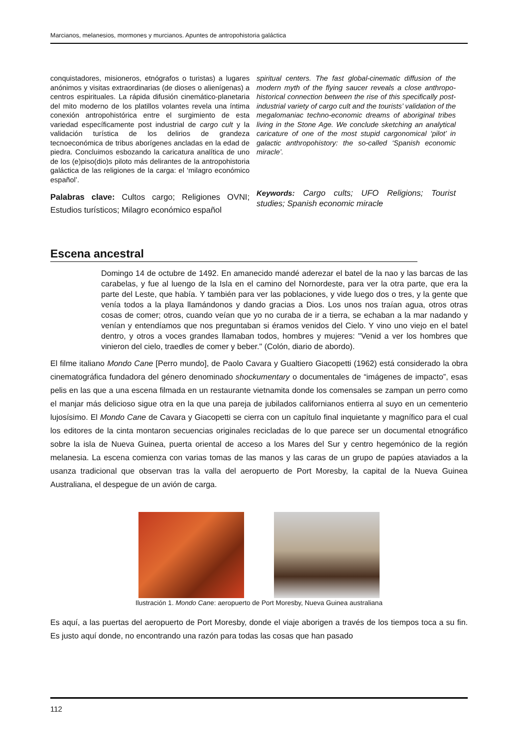Marcianos, melanesios, mormones y murcianos. Apuntes de antropohistoria galáctica
conquistadores, misioneros, etnógrafos o turistas) a lugares anónimos y visitas extraordinarias (de dioses o alienígenas) a centros espirituales. La rápida difusión cinemático-planetaria del mito moderno de los platillos volantes revela una íntima conexión antropohistórica entre el surgimiento de esta variedad específicamente post industrial de cargo cult y la validación turística de los delirios de grandeza tecnoeconómica de tribus aborígenes ancladas en la edad de piedra. Concluimos esbozando la caricatura analítica de uno de los (e)piso(dio)s piloto más delirantes de la antropohistoria galáctica de las religiones de la carga: el ‘milagro económico español’.
Palabras clave: Cultos cargo; Religiones OVNI; Estudios turísticos; Milagro económico español
spiritual centers. The fast global-cinematic diffusion of the modern myth of the flying saucer reveals a close anthropo-historical connection between the rise of this specifically post-industrial variety of cargo cult and the tourists’ validation of the megalomaniac techno-economic dreams of aboriginal tribes living in the Stone Age. We conclude sketching an analytical caricature of one of the most stupid cargonomical ‘pilot’ in galactic anthropohistory: the so-called ‘Spanish economic miracle’.
Keywords: Cargo cults; UFO Religions; Tourist studies; Spanish economic miracle
Escena ancestral
Domingo 14 de octubre de 1492. En amanecido mandé aderezar el batel de la nao y las barcas de las carabelas, y fue al luengo de la Isla en el camino del Nornordeste, para ver la otra parte, que era la parte del Leste, que había. Y también para ver las poblaciones, y vide luego dos o tres, y la gente que venía todos a la playa llamándonos y dando gracias a Dios. Los unos nos traían agua, otros otras cosas de comer; otros, cuando veían que yo no curaba de ir a tierra, se echaban a la mar nadando y venían y entendíamos que nos preguntaban si éramos venidos del Cielo. Y vino uno viejo en el batel dentro, y otros a voces grandes llamaban todos, hombres y mujeres: "Venid a ver los hombres que vinieron del cielo, traedles de comer y beber." (Colón, diario de abordo).
El filme italiano Mondo Cane [Perro mundo], de Paolo Cavara y Gualtiero Giacopetti (1962) está considerado la obra cinematográfica fundadora del género denominado shockumentary o documentales de “imágenes de impacto”, esas pelis en las que a una escena filmada en un restaurante vietnamita donde los comensales se zampan un perro como el manjar más delicioso sigue otra en la que una pareja de jubilados californianos entierra al suyo en un cementerio lujosísimo. El Mondo Cane de Cavara y Giacopetti se cierra con un capítulo final inquietante y magnífico para el cual los editores de la cinta montaron secuencias originales recicladas de lo que parece ser un documental etnográfico sobre la isla de Nueva Guinea, puerta oriental de acceso a los Mares del Sur y centro hegemónico de la región melanesia. La escena comienza con varias tomas de las manos y las caras de un grupo de papúes ataviados a la usanza tradicional que observan tras la valla del aeropuerto de Port Moresby, la capital de la Nueva Guinea Australiana, el despegue de un avión de carga.
Ilustración 1. Mondo Cane: aeropuerto de Port Moresby, Nueva Guinea australiana
Es aquí, a las puertas del aeropuerto de Port Moresby, donde el viaje aborigen a través de los tiempos toca a su fin. Es justo aquí donde, no encontrando una razón para todas las cosas que han pasado
112